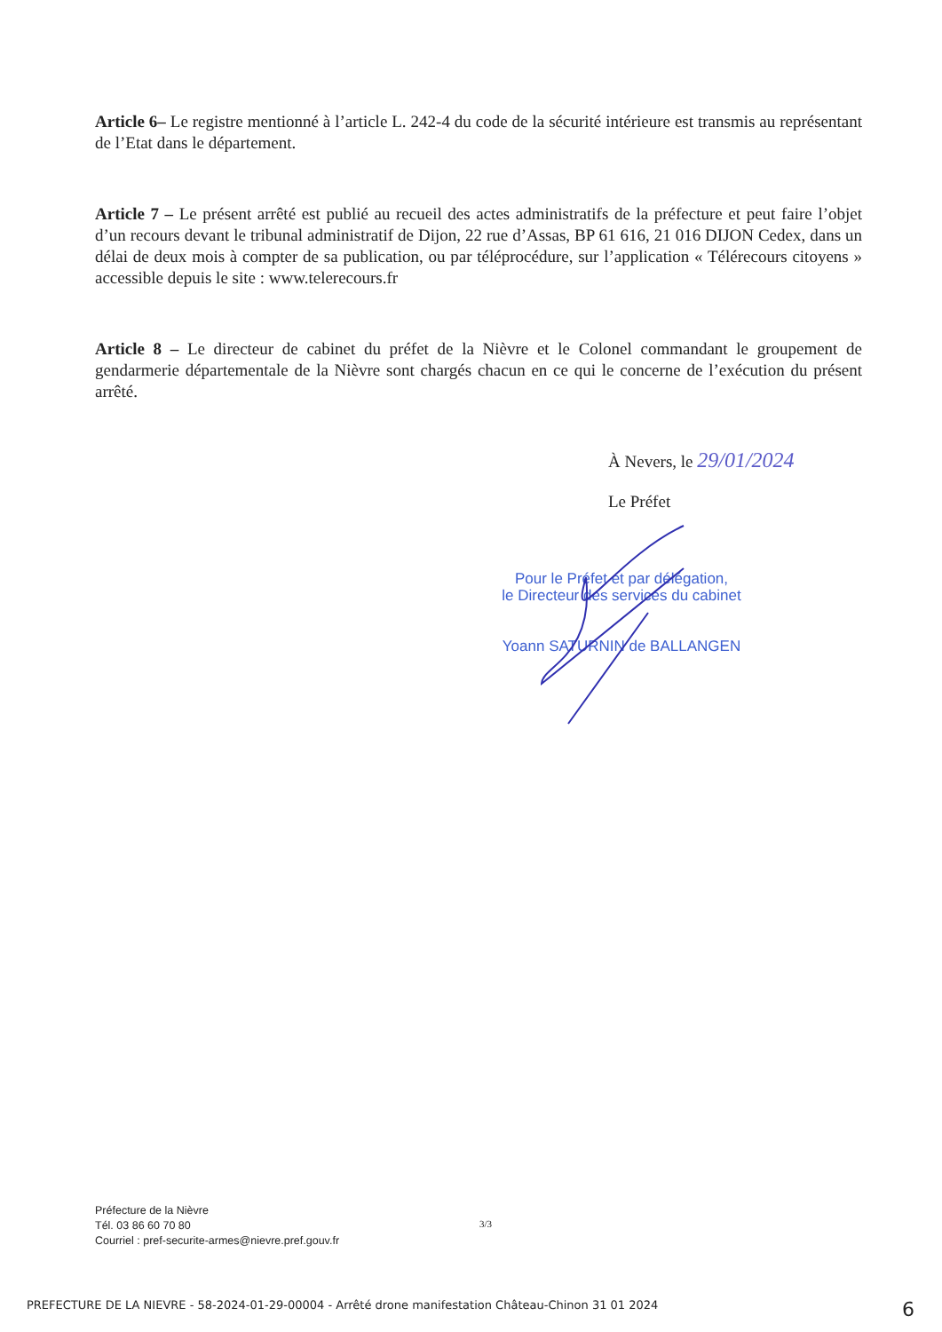Article 6– Le registre mentionné à l’article L. 242-4 du code de la sécurité intérieure est transmis au représentant de l’Etat dans le département.
Article 7 – Le présent arrêté est publié au recueil des actes administratifs de la préfecture et peut faire l’objet d’un recours devant le tribunal administratif de Dijon, 22 rue d’Assas, BP 61 616, 21 016 DIJON Cedex, dans un délai de deux mois à compter de sa publication, ou par téléprocédure, sur l’application « Télérecours citoyens » accessible depuis le site : www.telerecours.fr
Article 8 – Le directeur de cabinet du préfet de la Nièvre et le Colonel commandant le groupement de gendarmerie départementale de la Nièvre sont chargés chacun en ce qui le concerne de l’exécution du présent arrêté.
À Nevers, le 29/01/2024
Le Préfet
Pour le Préfet et par délégation,
le Directeur des services du cabinet
Yoann SATURNIN de BALLANGEN
Préfecture de la Nièvre
Tél. 03 86 60 70 80
Courriel : pref-securite-armes@nievre.pref.gouv.fr
3/3
PREFECTURE DE LA NIEVRE - 58-2024-01-29-00004 - Arrêté drone manifestation Château-Chinon 31 01 2024 6